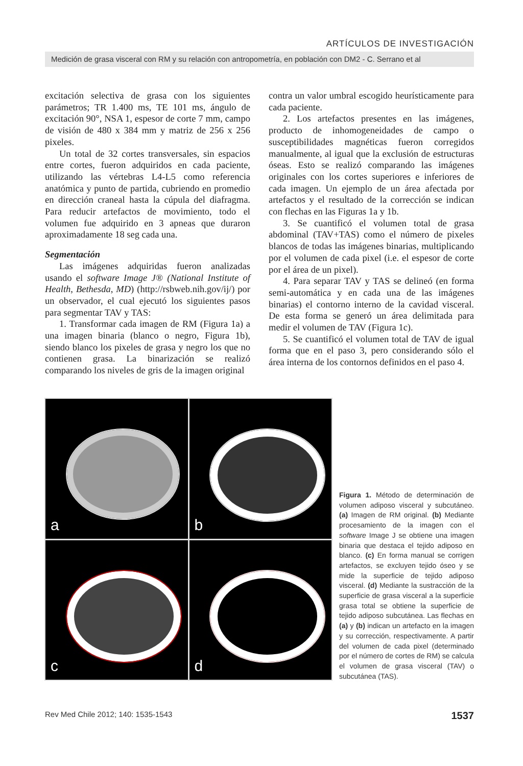ARTÍCULOS DE INVESTIGACIÓN
Medición de grasa visceral con RM y su relación con antropometría, en población con DM2 - C. Serrano et al
excitación selectiva de grasa con los siguientes parámetros; TR 1.400 ms, TE 101 ms, ángulo de excitación 90°, NSA 1, espesor de corte 7 mm, campo de visión de 480 x 384 mm y matriz de 256 x 256 pixeles.
Un total de 32 cortes transversales, sin espacios entre cortes, fueron adquiridos en cada paciente, utilizando las vértebras L4-L5 como referencia anatómica y punto de partida, cubriendo en promedio en dirección craneal hasta la cúpula del diafragma. Para reducir artefactos de movimiento, todo el volumen fue adquirido en 3 apneas que duraron aproximadamente 18 seg cada una.
Segmentación
Las imágenes adquiridas fueron analizadas usando el software Image J® (National Institute of Health, Bethesda, MD) (http://rsbweb.nih.gov/ij/) por un observador, el cual ejecutó los siguientes pasos para segmentar TAV y TAS:
1. Transformar cada imagen de RM (Figura 1a) a una imagen binaria (blanco o negro, Figura 1b), siendo blanco los pixeles de grasa y negro los que no contienen grasa. La binarización se realizó comparando los niveles de gris de la imagen original
contra un valor umbral escogido heurísticamente para cada paciente.
2. Los artefactos presentes en las imágenes, producto de inhomogeneidades de campo o susceptibilidades magnéticas fueron corregidos manualmente, al igual que la exclusión de estructuras óseas. Esto se realizó comparando las imágenes originales con los cortes superiores e inferiores de cada imagen. Un ejemplo de un área afectada por artefactos y el resultado de la corrección se indican con flechas en las Figuras 1a y 1b.
3. Se cuantificó el volumen total de grasa abdominal (TAV+TAS) como el número de pixeles blancos de todas las imágenes binarias, multiplicando por el volumen de cada pixel (i.e. el espesor de corte por el área de un pixel).
4. Para separar TAV y TAS se delineó (en forma semi-automática y en cada una de las imágenes binarias) el contorno interno de la cavidad visceral. De esta forma se generó un área delimitada para medir el volumen de TAV (Figura 1c).
5. Se cuantificó el volumen total de TAV de igual forma que en el paso 3, pero considerando sólo el área interna de los contornos definidos en el paso 4.
a
b
c
d
Figura 1. Método de determinación de volumen adiposo visceral y subcutáneo. (a) Imagen de RM original. (b) Mediante procesamiento de la imagen con el software Image J se obtiene una imagen binaria que destaca el tejido adiposo en blanco. (c) En forma manual se corrigen artefactos, se excluyen tejido óseo y se mide la superficie de tejido adiposo visceral. (d) Mediante la sustracción de la superficie de grasa visceral a la superficie grasa total se obtiene la superficie de tejido adiposo subcutánea. Las flechas en (a) y (b) indican un artefacto en la imagen y su corrección, respectivamente. A partir del volumen de cada pixel (determinado por el número de cortes de RM) se calcula el volumen de grasa visceral (TAV) o subcutánea (TAS).
Rev Med Chile 2012; 140: 1535-1543 1537